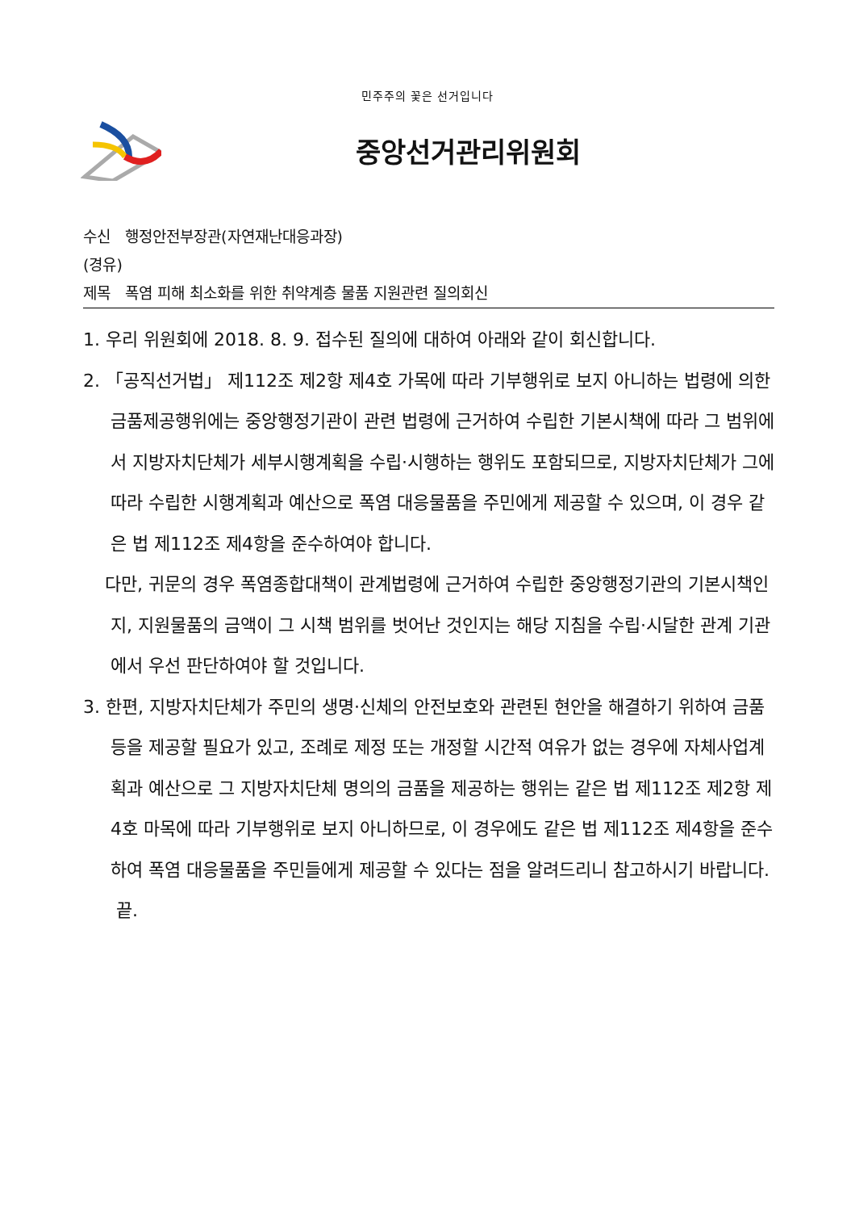민주주의 꽃은 선거입니다
중앙선거관리위원회
수신 행정안전부장관(자연재난대응과장)
(경유)
제목 폭염 피해 최소화를 위한 취약계층 물품 지원관련 질의회신
1. 우리 위원회에 2018. 8. 9. 접수된 질의에 대하여 아래와 같이 회신합니다.
2. 「공직선거법」 제112조 제2항 제4호 가목에 따라 기부행위로 보지 아니하는 법령에 의한 금품제공행위에는 중앙행정기관이 관련 법령에 근거하여 수립한 기본시책에 따라 그 범위에서 지방자치단체가 세부시행계획을 수립·시행하는 행위도 포함되므로, 지방자치단체가 그에 따라 수립한 시행계획과 예산으로 폭염 대응물품을 주민에게 제공할 수 있으며, 이 경우 같은 법 제112조 제4항을 준수하여야 합니다.
다만, 귀문의 경우 폭염종합대책이 관계법령에 근거하여 수립한 중앙행정기관의 기본시책인지, 지원물품의 금액이 그 시책 범위를 벗어난 것인지는 해당 지침을 수립·시달한 관계 기관에서 우선 판단하여야 할 것입니다.
3. 한편, 지방자치단체가 주민의 생명·신체의 안전보호와 관련된 현안을 해결하기 위하여 금품 등을 제공할 필요가 있고, 조례로 제정 또는 개정할 시간적 여유가 없는 경우에 자체사업계획과 예산으로 그 지방자치단체 명의의 금품을 제공하는 행위는 같은 법 제112조 제2항 제4호 마목에 따라 기부행위로 보지 아니하므로, 이 경우에도 같은 법 제112조 제4항을 준수하여 폭염 대응물품을 주민들에게 제공할 수 있다는 점을 알려드리니 참고하시기 바랍니다. 끝.